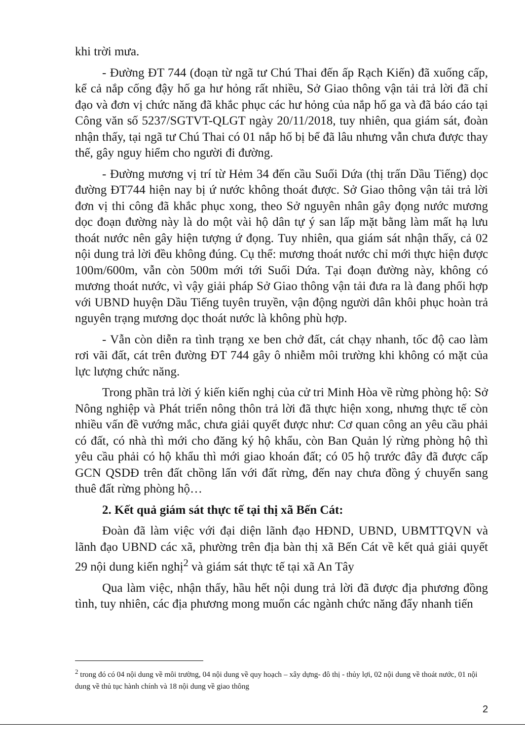khi trời mưa.
- Đường ĐT 744 (đoạn từ ngã tư Chú Thai đến ấp Rạch Kiến) đã xuống cấp, kể cả nắp cống đậy hố ga hư hỏng rất nhiều, Sở Giao thông vận tải trả lời đã chỉ đạo và đơn vị chức năng đã khắc phục các hư hỏng của nắp hố ga và đã báo cáo tại Công văn số 5237/SGTVT-QLGT ngày 20/11/2018, tuy nhiên, qua giám sát, đoàn nhận thấy, tại ngã tư Chú Thai có 01 nắp hố bị bể đã lâu nhưng vẫn chưa được thay thế, gây nguy hiểm cho người đi đường.
- Đường mương vị trí từ Hẻm 34 đến cầu Suối Dứa (thị trấn Dầu Tiếng) dọc đường ĐT744 hiện nay bị ứ nước không thoát được. Sở Giao thông vận tải trả lời đơn vị thi công đã khắc phục xong, theo Sở nguyên nhân gây đọng nước mương dọc đoạn đường này là do một vài hộ dân tự ý san lấp mặt bằng làm mất hạ lưu thoát nước nên gây hiện tượng ứ đọng. Tuy nhiên, qua giám sát nhận thấy, cả 02 nội dung trả lời đều không đúng. Cụ thể: mương thoát nước chỉ mới thực hiện được 100m/600m, vẫn còn 500m mới tới Suối Dứa. Tại đoạn đường này, không có mương thoát nước, vì vậy giải pháp Sở Giao thông vận tải đưa ra là đang phối hợp với UBND huyện Dầu Tiếng tuyên truyền, vận động người dân khôi phục hoàn trả nguyên trạng mương dọc thoát nước là không phù hợp.
- Vẫn còn diễn ra tình trạng xe ben chở đất, cát chạy nhanh, tốc độ cao làm rơi vãi đất, cát trên đường ĐT 744 gây ô nhiễm môi trường khi không có mặt của lực lượng chức năng.
Trong phần trả lời ý kiến kiến nghị của cử tri Minh Hòa về rừng phòng hộ: Sở Nông nghiệp và Phát triển nông thôn trả lời đã thực hiện xong, nhưng thực tế còn nhiều vấn đề vướng mắc, chưa giải quyết được như: Cơ quan công an yêu cầu phải có đất, có nhà thì mới cho đăng ký hộ khẩu, còn Ban Quản lý rừng phòng hộ thì yêu cầu phải có hộ khẩu thì mới giao khoán đất; có 05 hộ trước đây đã được cấp GCN QSDĐ trên đất chồng lấn với đất rừng, đến nay chưa đồng ý chuyển sang thuê đất rừng phòng hộ…
2. Kết quả giám sát thực tế tại thị xã Bến Cát:
Đoàn đã làm việc với đại diện lãnh đạo HĐND, UBND, UBMTTQVN và lãnh đạo UBND các xã, phường trên địa bàn thị xã Bến Cát về kết quả giải quyết 29 nội dung kiến nghị<sup>2</sup> và giám sát thực tế tại xã An Tây
Qua làm việc, nhận thấy, hầu hết nội dung trả lời đã được địa phương đồng tình, tuy nhiên, các địa phương mong muốn các ngành chức năng đẩy nhanh tiến
<sup>2</sup> trong đó có 04 nội dung về môi trường, 04 nội dung về quy hoạch – xây dựng- đô thị - thủy lợi, 02 nội dung về thoát nước, 01 nội dung về thủ tục hành chính và 18 nội dung về giao thông
2